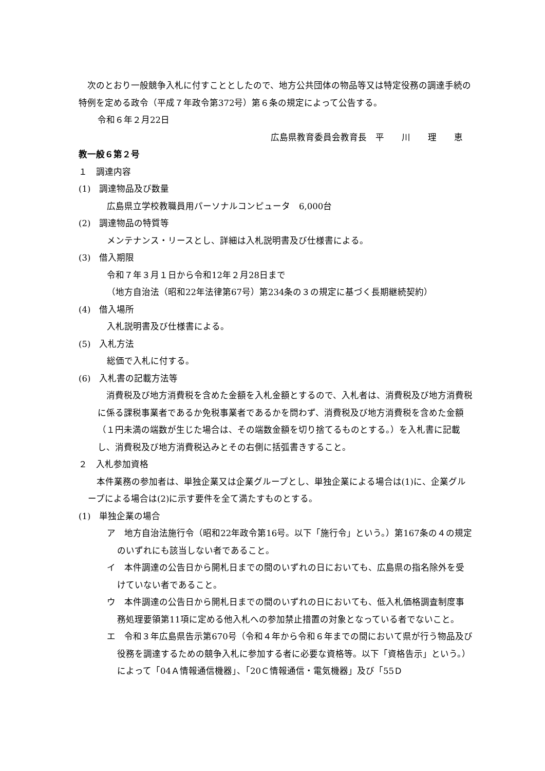次のとおり一般競争入札に付すこととしたので、地方公共団体の物品等又は特定役務の調達手続の特例を定める政令（平成７年政令第372号）第６条の規定によって公告する。
令和６年２月22日
広島県教育委員会教育長　平　　川　　理　　恵
教一般６第２号
１　調達内容
(1)　調達物品及び数量
広島県立学校教職員用パーソナルコンピュータ　6,000台
(2)　調達物品の特質等
メンテナンス・リースとし、詳細は入札説明書及び仕様書による。
(3)　借入期限
令和７年３月１日から令和12年２月28日まで
（地方自治法（昭和22年法律第67号）第234条の３の規定に基づく長期継続契約）
(4)　借入場所
入札説明書及び仕様書による。
(5)　入札方法
総価で入札に付する。
(6)　入札書の記載方法等
消費税及び地方消費税を含めた金額を入札金額とするので、入札者は、消費税及び地方消費税に係る課税事業者であるか免税事業者であるかを問わず、消費税及び地方消費税を含めた金額（１円未満の端数が生じた場合は、その端数金額を切り捨てるものとする。）を入札書に記載し、消費税及び地方消費税込みとその右側に括弧書きすること。
２　入札参加資格
本件業務の参加者は、単独企業又は企業グループとし、単独企業による場合は(1)に、企業グループによる場合は(2)に示す要件を全て満たすものとする。
(1)　単独企業の場合
ア　地方自治法施行令（昭和22年政令第16号。以下「施行令」という。）第167条の４の規定のいずれにも該当しない者であること。
イ　本件調達の公告日から開札日までの間のいずれの日においても、広島県の指名除外を受けていない者であること。
ウ　本件調達の公告日から開札日までの間のいずれの日においても、低入札価格調査制度事務処理要領第11項に定める他入札への参加禁止措置の対象となっている者でないこと。
エ　令和３年広島県告示第670号（令和４年から令和６年までの間において県が行う物品及び役務を調達するための競争入札に参加する者に必要な資格等。以下「資格告示」という。）によって「04Ａ情報通信機器」、「20Ｃ情報通信・電気機器」及び「55Ｄ